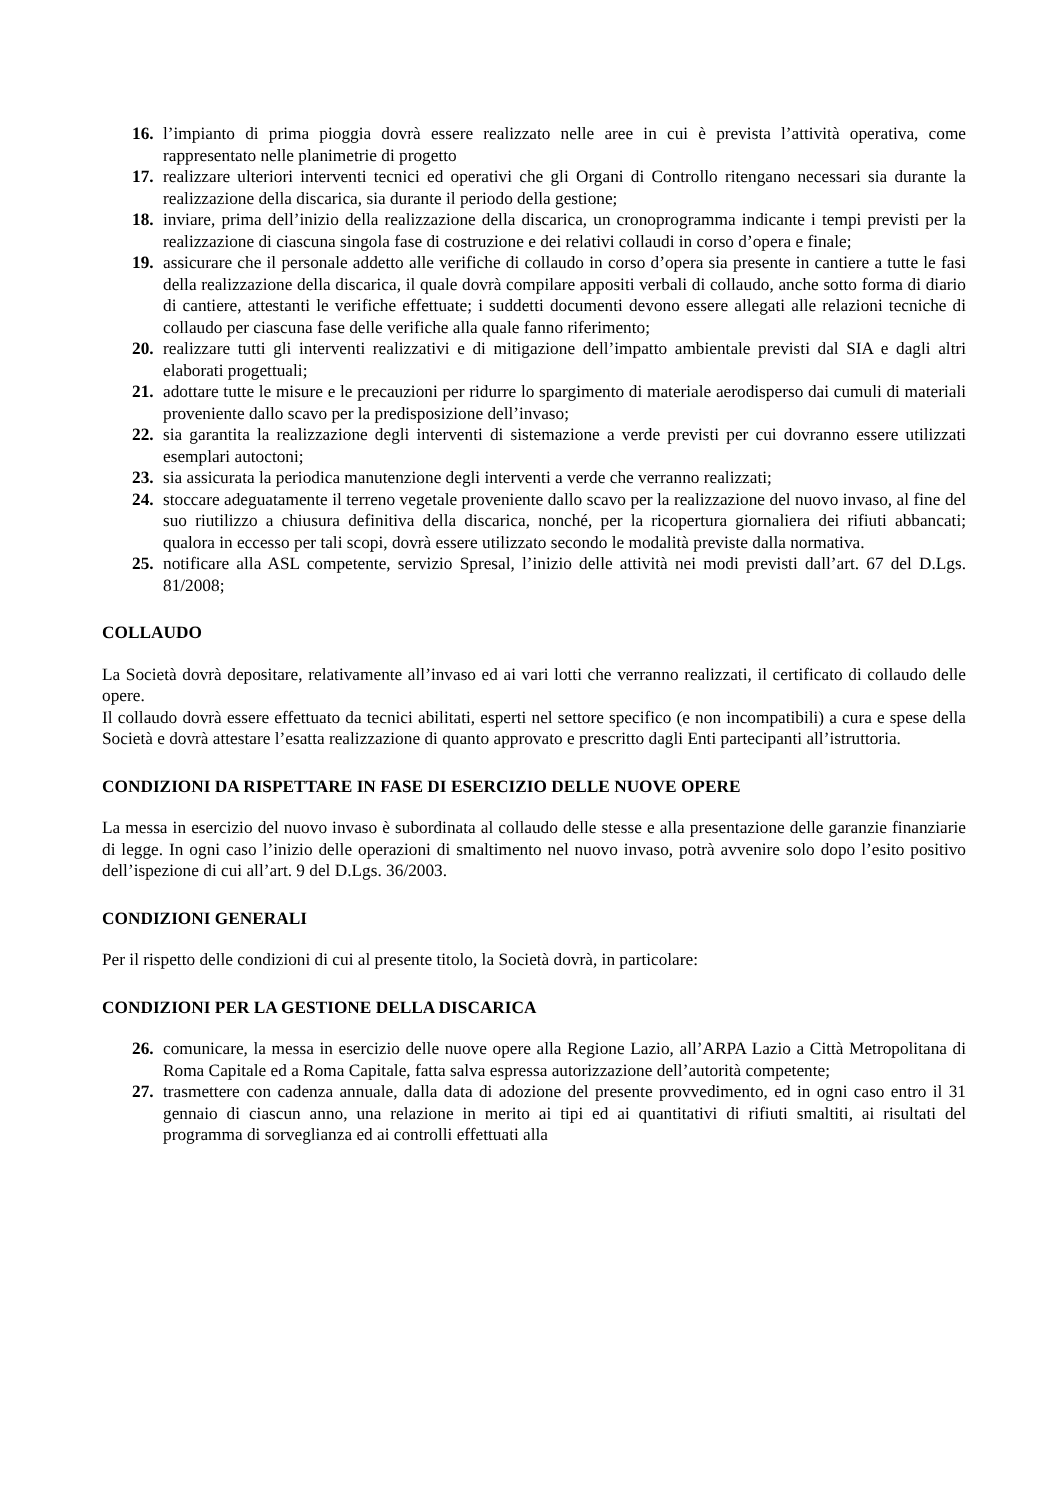16. l’impianto di prima pioggia dovrà essere realizzato nelle aree in cui è prevista l’attività operativa, come rappresentato nelle planimetrie di progetto
17. realizzare ulteriori interventi tecnici ed operativi che gli Organi di Controllo ritengano necessari sia durante la realizzazione della discarica, sia durante il periodo della gestione;
18. inviare, prima dell’inizio della realizzazione della discarica, un cronoprogramma indicante i tempi previsti per la realizzazione di ciascuna singola fase di costruzione e dei relativi collaudi in corso d’opera e finale;
19. assicurare che il personale addetto alle verifiche di collaudo in corso d’opera sia presente in cantiere a tutte le fasi della realizzazione della discarica, il quale dovrà compilare appositi verbali di collaudo, anche sotto forma di diario di cantiere, attestanti le verifiche effettuate; i suddetti documenti devono essere allegati alle relazioni tecniche di collaudo per ciascuna fase delle verifiche alla quale fanno riferimento;
20. realizzare tutti gli interventi realizzativi e di mitigazione dell’impatto ambientale previsti dal SIA e dagli altri elaborati progettuali;
21. adottare tutte le misure e le precauzioni per ridurre lo spargimento di materiale aerodisperso dai cumuli di materiali proveniente dallo scavo per la predisposizione dell’invaso;
22. sia garantita la realizzazione degli interventi di sistemazione a verde previsti per cui dovranno essere utilizzati esemplari autoctoni;
23. sia assicurata la periodica manutenzione degli interventi a verde che verranno realizzati;
24. stoccare adeguatamente il terreno vegetale proveniente dallo scavo per la realizzazione del nuovo invaso, al fine del suo riutilizzo a chiusura definitiva della discarica, nonché, per la ricopertura giornaliera dei rifiuti abbancati; qualora in eccesso per tali scopi, dovrà essere utilizzato secondo le modalità previste dalla normativa.
25. notificare alla ASL competente, servizio Spresal, l’inizio delle attività nei modi previsti dall’art. 67 del D.Lgs. 81/2008;
COLLAUDO
La Società dovrà depositare, relativamente all’invaso ed ai vari lotti che verranno realizzati, il certificato di collaudo delle opere.
Il collaudo dovrà essere effettuato da tecnici abilitati, esperti nel settore specifico (e non incompatibili) a cura e spese della Società e dovrà attestare l’esatta realizzazione di quanto approvato e prescritto dagli Enti partecipanti all’istruttoria.
CONDIZIONI DA RISPETTARE IN FASE DI ESERCIZIO DELLE NUOVE OPERE
La messa in esercizio del nuovo invaso è subordinata al collaudo delle stesse e alla presentazione delle garanzie finanziarie di legge. In ogni caso l’inizio delle operazioni di smaltimento nel nuovo invaso, potrà avvenire solo dopo l’esito positivo dell’ispezione di cui all’art. 9 del D.Lgs. 36/2003.
CONDIZIONI GENERALI
Per il rispetto delle condizioni di cui al presente titolo, la Società dovrà, in particolare:
CONDIZIONI PER LA GESTIONE DELLA DISCARICA
26. comunicare, la messa in esercizio delle nuove opere alla Regione Lazio, all’ARPA Lazio a Città Metropolitana di Roma Capitale ed a Roma Capitale, fatta salva espressa autorizzazione dell’autorità competente;
27. trasmettere con cadenza annuale, dalla data di adozione del presente provvedimento, ed in ogni caso entro il 31 gennaio di ciascun anno, una relazione in merito ai tipi ed ai quantitativi di rifiuti smaltiti, ai risultati del programma di sorveglianza ed ai controlli effettuati alla